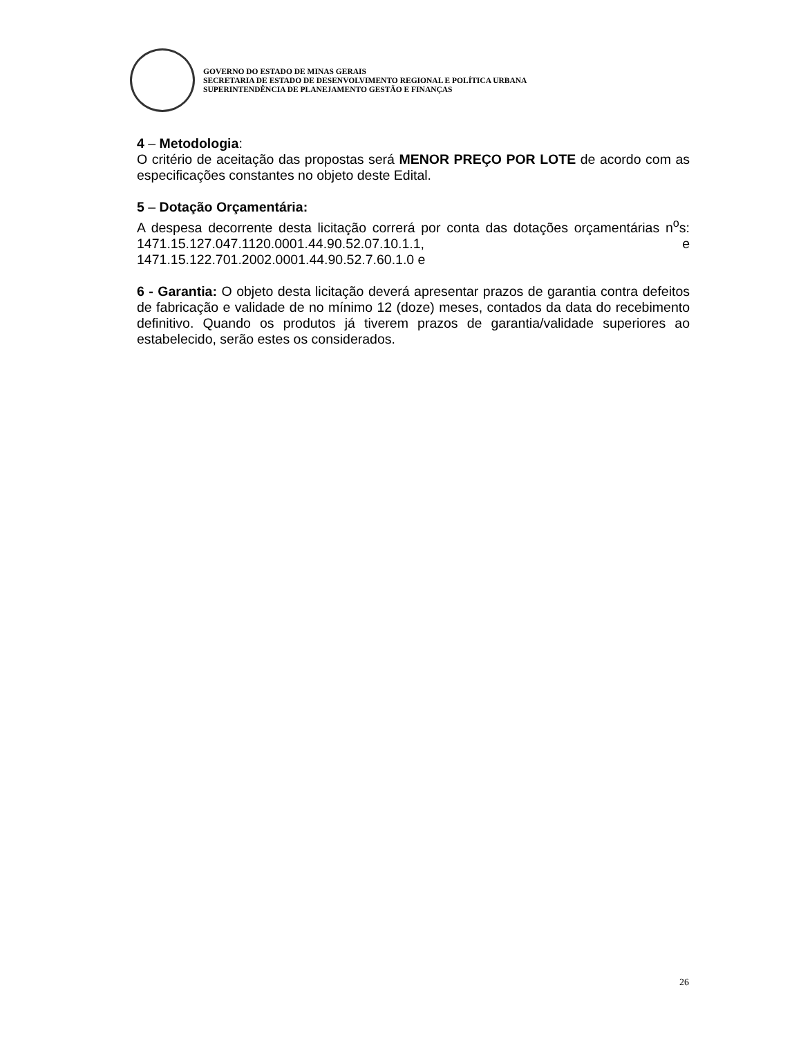GOVERNO DO ESTADO DE MINAS GERAIS
SECRETARIA DE ESTADO DE DESENVOLVIMENTO REGIONAL E POLÍTICA URBANA
SUPERINTENDÊNCIA DE PLANEJAMENTO GESTÃO E FINANÇAS
4 – Metodologia:
O critério de aceitação das propostas será MENOR PREÇO POR LOTE de acordo com as especificações constantes no objeto deste Edital.
5 – Dotação Orçamentária:
A despesa decorrente desta licitação correrá por conta das dotações orçamentárias n<sup>o</sup>s: 1471.15.127.047.1120.0001.44.90.52.07.10.1.1, e 1471.15.122.701.2002.0001.44.90.52.7.60.1.0 e
6 - Garantia: O objeto desta licitação deverá apresentar prazos de garantia contra defeitos de fabricação e validade de no mínimo 12 (doze) meses, contados da data do recebimento definitivo. Quando os produtos já tiverem prazos de garantia/validade superiores ao estabelecido, serão estes os considerados.
26